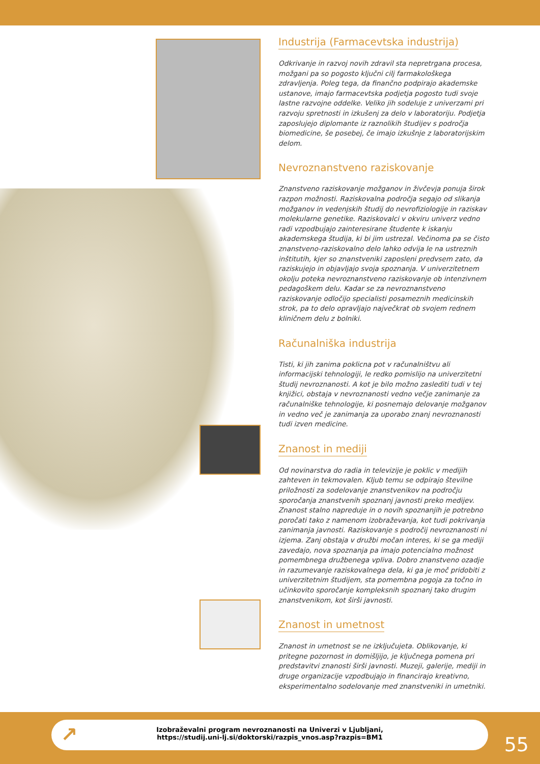Industrija (Farmacevtska industrija)
Odkrivanje in razvoj novih zdravil sta nepretrgana procesa, možgani pa so pogosto ključni cilj farmakološkega zdravljenja. Poleg tega, da finančno podpirajo akademske ustanove, imajo farmacevtska podjetja pogosto tudi svoje lastne razvojne oddelke. Veliko jih sodeluje z univerzami pri razvoju spretnosti in izkušenj za delo v laboratoriju. Podjetja zaposlujejo diplomante iz raznolikih študijev s področja biomedicine, še posebej, če imajo izkušnje z laboratorijskim delom.
Nevroznanstveno raziskovanje
Znanstveno raziskovanje možganov in živčevja ponuja širok razpon možnosti. Raziskovalna področja segajo od slikanja možganov in vedenjskih študij do nevrofiziologije in raziskav molekularne genetike. Raziskovalci v okviru univerz vedno radi vzpodbujajo zainteresirane študente k iskanju akademskega študija, ki bi jim ustrezal. Večinoma pa se čisto znanstveno-raziskovalno delo lahko odvija le na ustreznih inštitutih, kjer so znanstveniki zaposleni predvsem zato, da raziskujejo in objavljajo svoja spoznanja. V univerzitetnem okolju poteka nevroznanstveno raziskovanje ob intenzivnem pedagoškem delu. Kadar se za nevroznanstveno raziskovanje odločijo specialisti posameznih medicinskih strok, pa to delo opravljajo največkrat ob svojem rednem kliničnem delu z bolniki.
Računalniška industrija
Tisti, ki jih zanima poklicna pot v računalništvu ali informacijski tehnologiji, le redko pomislijo na univerzitetni študij nevroznanosti. A kot je bilo možno zaslediti tudi v tej knjižici, obstaja v nevroznanosti vedno večje zanimanje za računalniške tehnologije, ki posnemajo delovanje možganov in vedno več je zanimanja za uporabo znanj nevroznanosti tudi izven medicine.
Znanost in mediji
Od novinarstva do radia in televizije je poklic v medijih zahteven in tekmovalen. Kljub temu se odpirajo številne priložnosti za sodelovanje znanstvenikov na področju sporočanja znanstvenih spoznanj javnosti preko medijev. Znanost stalno napreduje in o novih spoznanjih je potrebno poročati tako z namenom izobraževanja, kot tudi pokrivanja zanimanja javnosti. Raziskovanje s področij nevroznanosti ni izjema. Zanj obstaja v družbi močan interes, ki se ga mediji zavedajo, nova spoznanja pa imajo potencialno možnost pomembnega družbenega vpliva. Dobro znanstveno ozadje in razumevanje raziskovalnega dela, ki ga je moč pridobiti z univerzitetnim študijem, sta pomembna pogoja za točno in učinkovito sporočanje kompleksnih spoznanj tako drugim znanstvenikom, kot širši javnosti.
Znanost in umetnost
Znanost in umetnost se ne izključujeta. Oblikovanje, ki pritegne pozornost in domišljijo, je ključnega pomena pri predstavitvi znanosti širši javnosti. Muzeji, galerije, mediji in druge organizacije vzpodbujajo in financirajo kreativno, eksperimentalno sodelovanje med znanstveniki in umetniki.
↗ Izobraževalni program nevroznanosti na Univerzi v Ljubljani,
https://studij.uni-lj.si/doktorski/razpis_vnos.asp?razpis=BM1
55